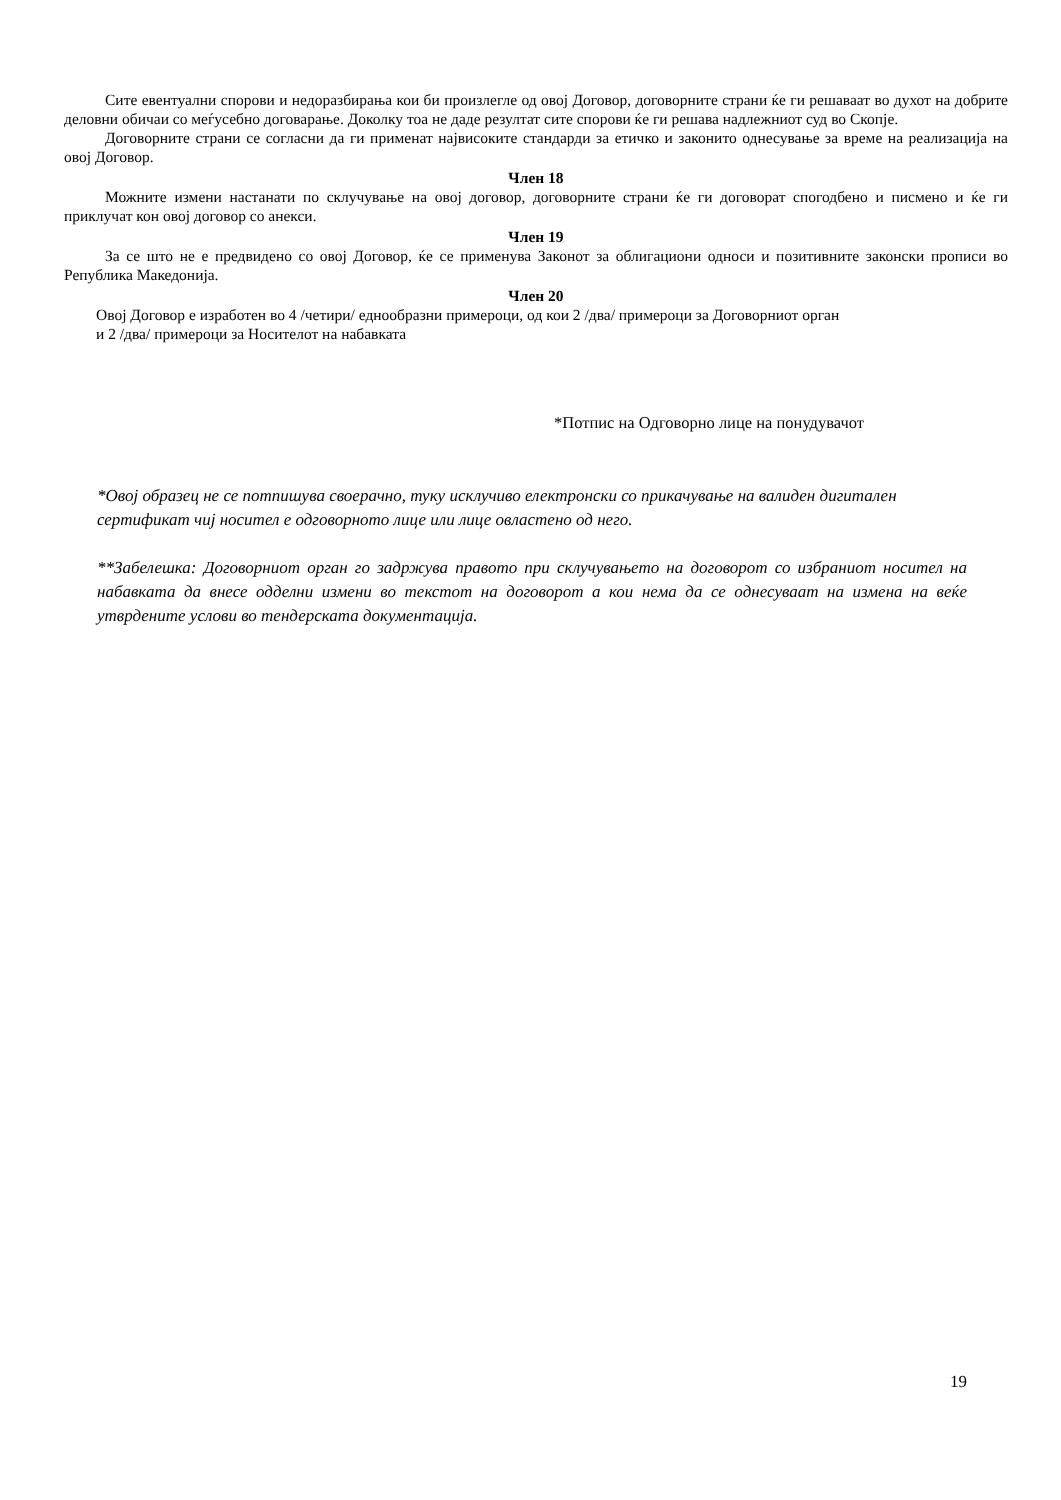Сите евентуални спорови и недоразбирања кои би произлегле од овој Договор, договорните страни ќе ги решаваат во духот на добрите деловни обичаи со меѓусебно договарање. Доколку тоа не даде резултат сите спорови ќе ги решава надлежниот суд во Скопје.
Договорните страни се согласни да ги применат највисоките стандарди за етичко и законито однесување за време на реализација на овој Договор.
Член 18
Можните измени настанати по склучување на овој договор, договорните страни ќе ги договорат спогодбено и писмено и ќе ги приклучат кон овој договор со анекси.
Член 19
За се што не е предвидено со овој Договор, ќе се применува Законот за облигациони односи и позитивните законски прописи во Република Македонија.
Член 20
Овој Договор е изработен во 4 /четири/ еднообразни примероци, од кои 2 /два/ примероци за Договорниот орган
и 2 /два/ примероци за Носителот на набавката
*Потпис на Одговорно лице на понудувачот
*Овој образец не се потпишува своерачно, туку исклучиво електронски со прикачување на валиден дигитален сертификат чиј носител е одговорното лице или лице овластено од него.
**Забелешка: Договорниот орган го задржува правото при склучувањето на договорот со избраниот носител на набавката да внесе одделни измени во текстот на договорот а кои нема да се однесуваат на измена на веќе утврдените услови во тендерската документација.
19